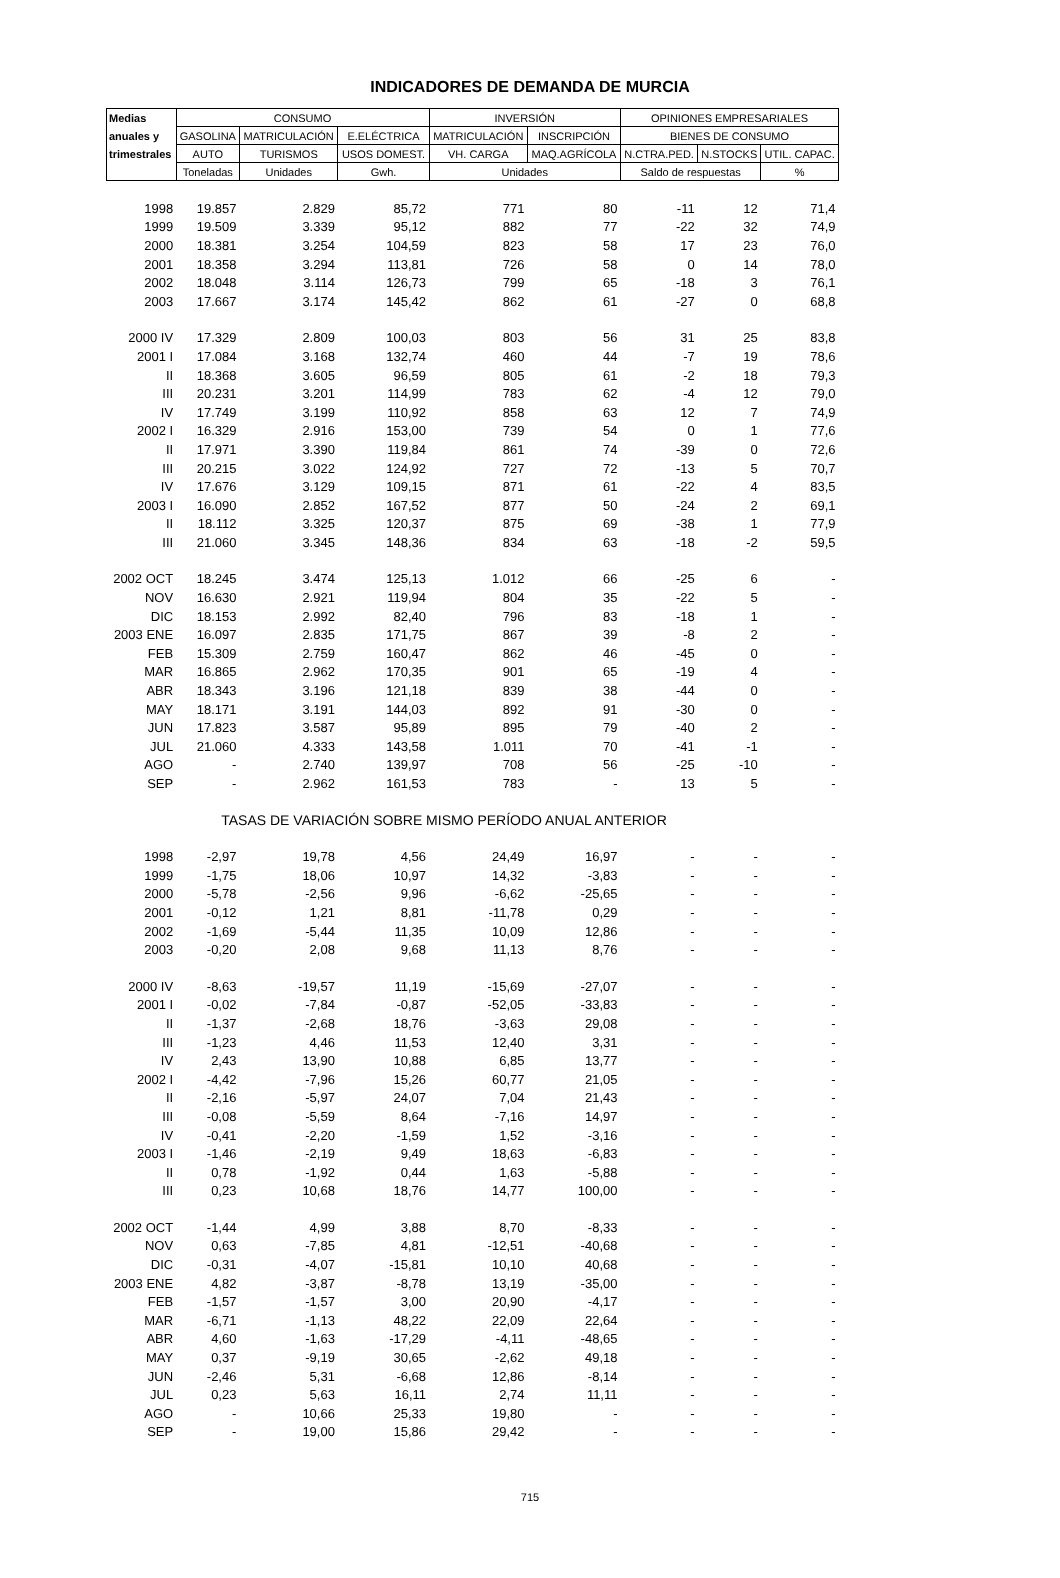INDICADORES DE DEMANDA DE MURCIA
| Medias | CONSUMO | | | INVERSIÓN | | OPINIONES EMPRESARIALES | | |
| --- | --- | --- | --- | --- | --- | --- | --- | --- |
| anuales y | GASOLINA | MATRICULACIÓN | E.ELÉCTRICA | MATRICULACIÓN | INSCRIPCIÓN | BIENES DE CONSUMO | | |
| trimestrales | AUTO | TURISMOS | USOS DOMEST. | VH. CARGA | MAQ.AGRÍCOLA | N.CTRA.PED. | N.STOCKS | UTIL. CAPAC. |
| | Toneladas | Unidades | Gwh. | Unidades | | Saldo de respuestas | | % |
| 1998 | 19.857 | 2.829 | 85,72 | 771 | 80 | -11 | 12 | 71,4 |
| 1999 | 19.509 | 3.339 | 95,12 | 882 | 77 | -22 | 32 | 74,9 |
| 2000 | 18.381 | 3.254 | 104,59 | 823 | 58 | 17 | 23 | 76,0 |
| 2001 | 18.358 | 3.294 | 113,81 | 726 | 58 | 0 | 14 | 78,0 |
| 2002 | 18.048 | 3.114 | 126,73 | 799 | 65 | -18 | 3 | 76,1 |
| 2003 | 17.667 | 3.174 | 145,42 | 862 | 61 | -27 | 0 | 68,8 |
| 2000 IV | 17.329 | 2.809 | 100,03 | 803 | 56 | 31 | 25 | 83,8 |
| 2001 I | 17.084 | 3.168 | 132,74 | 460 | 44 | -7 | 19 | 78,6 |
| II | 18.368 | 3.605 | 96,59 | 805 | 61 | -2 | 18 | 79,3 |
| III | 20.231 | 3.201 | 114,99 | 783 | 62 | -4 | 12 | 79,0 |
| IV | 17.749 | 3.199 | 110,92 | 858 | 63 | 12 | 7 | 74,9 |
| 2002 I | 16.329 | 2.916 | 153,00 | 739 | 54 | 0 | 1 | 77,6 |
| II | 17.971 | 3.390 | 119,84 | 861 | 74 | -39 | 0 | 72,6 |
| III | 20.215 | 3.022 | 124,92 | 727 | 72 | -13 | 5 | 70,7 |
| IV | 17.676 | 3.129 | 109,15 | 871 | 61 | -22 | 4 | 83,5 |
| 2003 I | 16.090 | 2.852 | 167,52 | 877 | 50 | -24 | 2 | 69,1 |
| II | 18.112 | 3.325 | 120,37 | 875 | 69 | -38 | 1 | 77,9 |
| III | 21.060 | 3.345 | 148,36 | 834 | 63 | -18 | -2 | 59,5 |
| 2002 OCT | 18.245 | 3.474 | 125,13 | 1.012 | 66 | -25 | 6 | - |
| NOV | 16.630 | 2.921 | 119,94 | 804 | 35 | -22 | 5 | - |
| DIC | 18.153 | 2.992 | 82,40 | 796 | 83 | -18 | 1 | - |
| 2003 ENE | 16.097 | 2.835 | 171,75 | 867 | 39 | -8 | 2 | - |
| FEB | 15.309 | 2.759 | 160,47 | 862 | 46 | -45 | 0 | - |
| MAR | 16.865 | 2.962 | 170,35 | 901 | 65 | -19 | 4 | - |
| ABR | 18.343 | 3.196 | 121,18 | 839 | 38 | -44 | 0 | - |
| MAY | 18.171 | 3.191 | 144,03 | 892 | 91 | -30 | 0 | - |
| JUN | 17.823 | 3.587 | 95,89 | 895 | 79 | -40 | 2 | - |
| JUL | 21.060 | 4.333 | 143,58 | 1.011 | 70 | -41 | -1 | - |
| AGO | - | 2.740 | 139,97 | 708 | 56 | -25 | -10 | - |
| SEP | - | 2.962 | 161,53 | 783 | - | 13 | 5 | - |
| TASAS DE VARIACIÓN SOBRE MISMO PERÍODO ANUAL ANTERIOR | | | | | | | | |
| 1998 | -2,97 | 19,78 | 4,56 | 24,49 | 16,97 | - | - | - |
| 1999 | -1,75 | 18,06 | 10,97 | 14,32 | -3,83 | - | - | - |
| 2000 | -5,78 | -2,56 | 9,96 | -6,62 | -25,65 | - | - | - |
| 2001 | -0,12 | 1,21 | 8,81 | -11,78 | 0,29 | - | - | - |
| 2002 | -1,69 | -5,44 | 11,35 | 10,09 | 12,86 | - | - | - |
| 2003 | -0,20 | 2,08 | 9,68 | 11,13 | 8,76 | - | - | - |
| 2000 IV | -8,63 | -19,57 | 11,19 | -15,69 | -27,07 | - | - | - |
| 2001 I | -0,02 | -7,84 | -0,87 | -52,05 | -33,83 | - | - | - |
| II | -1,37 | -2,68 | 18,76 | -3,63 | 29,08 | - | - | - |
| III | -1,23 | 4,46 | 11,53 | 12,40 | 3,31 | - | - | - |
| IV | 2,43 | 13,90 | 10,88 | 6,85 | 13,77 | - | - | - |
| 2002 I | -4,42 | -7,96 | 15,26 | 60,77 | 21,05 | - | - | - |
| II | -2,16 | -5,97 | 24,07 | 7,04 | 21,43 | - | - | - |
| III | -0,08 | -5,59 | 8,64 | -7,16 | 14,97 | - | - | - |
| IV | -0,41 | -2,20 | -1,59 | 1,52 | -3,16 | - | - | - |
| 2003 I | -1,46 | -2,19 | 9,49 | 18,63 | -6,83 | - | - | - |
| II | 0,78 | -1,92 | 0,44 | 1,63 | -5,88 | - | - | - |
| III | 0,23 | 10,68 | 18,76 | 14,77 | 100,00 | - | - | - |
| 2002 OCT | -1,44 | 4,99 | 3,88 | 8,70 | -8,33 | - | - | - |
| NOV | 0,63 | -7,85 | 4,81 | -12,51 | -40,68 | - | - | - |
| DIC | -0,31 | -4,07 | -15,81 | 10,10 | 40,68 | - | - | - |
| 2003 ENE | 4,82 | -3,87 | -8,78 | 13,19 | -35,00 | - | - | - |
| FEB | -1,57 | -1,57 | 3,00 | 20,90 | -4,17 | - | - | - |
| MAR | -6,71 | -1,13 | 48,22 | 22,09 | 22,64 | - | - | - |
| ABR | 4,60 | -1,63 | -17,29 | -4,11 | -48,65 | - | - | - |
| MAY | 0,37 | -9,19 | 30,65 | -2,62 | 49,18 | - | - | - |
| JUN | -2,46 | 5,31 | -6,68 | 12,86 | -8,14 | - | - | - |
| JUL | 0,23 | 5,63 | 16,11 | 2,74 | 11,11 | - | - | - |
| AGO | - | 10,66 | 25,33 | 19,80 | - | - | - | - |
| SEP | - | 19,00 | 15,86 | 29,42 | - | - | - | - |
715